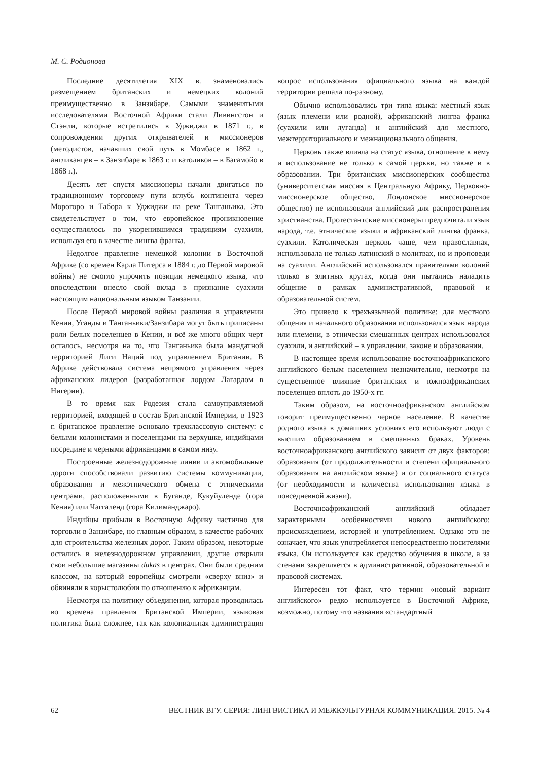М. С. Родионова
Последние десятилетия XIX в. знаменовались размещением британских и немецких колоний преимущественно в Занзибаре. Самыми знаменитыми исследователями Восточной Африки стали Ливингстон и Стэнли, которые встретились в Уджиджи в 1871 г., в сопровождении других открывателей и миссионеров (методистов, начавших свой путь в Момбасе в 1862 г., англиканцев – в Занзибаре в 1863 г. и католиков – в Багамойо в 1868 г.).
Десять лет спустя миссионеры начали двигаться по традиционному торговому пути вглубь континента через Морогоро и Табора к Уджиджи на реке Танганьика. Это свидетельствует о том, что европейское проникновение осуществлялось по укоренившимся традициям суахили, используя его в качестве лингва франка.
Недолгое правление немецкой колонии в Восточной Африке (со времен Карла Питерса в 1884 г. до Первой мировой войны) не смогло упрочить позиции немецкого языка, что впоследствии внесло свой вклад в признание суахили настоящим национальным языком Танзании.
После Первой мировой войны различия в управлении Кении, Уганды и Танганьики/Занзибара могут быть приписаны роли белых поселенцев в Кении, и всё же много общих черт осталось, несмотря на то, что Танганьика была мандатной территорией Лиги Наций под управлением Британии. В Африке действовала система непрямого управления через африканских лидеров (разработанная лордом Лагардом в Нигерии).
В то время как Родезия стала самоуправляемой территорией, входящей в состав Британской Империи, в 1923 г. британское правление основало трехклассовую систему: с белыми колонистами и поселенцами на верхушке, индийцами посредине и черными африканцами в самом низу.
Построенные железнодорожные линии и автомобильные дороги способствовали развитию системы коммуникации, образования и межэтнического обмена с этническими центрами, расположенными в Буганде, Кукуйуленде (гора Кения) или Чаггаленд (гора Килиманджаро).
Индийцы прибыли в Восточную Африку частично для торговли в Занзибаре, но главным образом, в качестве рабочих для строительства железных дорог. Таким образом, некоторые остались в железнодорожном управлении, другие открыли свои небольшие магазины dukas в центрах. Они были средним классом, на который европейцы смотрели «сверху вниз» и обвиняли в корыстолюбии по отношению к африканцам.
Несмотря на политику объединения, которая проводилась во времена правления Британской Империи, языковая политика была сложнее, так как колониальная администрация вопрос использования официального языка на каждой территории решала по-разному.
Обычно использовались три типа языка: местный язык (язык племени или родной), африканский лингва франка (суахили или луганда) и английский для местного, межтерриториального и межнационального общения.
Церковь также влияла на статус языка, отношение к нему и использование не только в самой церкви, но также и в образовании. Три британских миссионерских сообщества (университетская миссия в Центральную Африку, Церковно-миссионерское общество, Лондонское миссионерское общество) не использовали английский для распространения христианства. Протестантские миссионеры предпочитали язык народа, т.е. этнические языки и африканский лингва франка, суахили. Католическая церковь чаще, чем православная, использовала не только латинский в молитвах, но и проповеди на суахили. Английский использовался правителями колоний только в элитных кругах, когда они пытались наладить общение в рамках административной, правовой и образовательной систем.
Это привело к трехъязычной политике: для местного общения и начального образования использовался язык народа или племени, в этнически смешанных центрах использовался суахили, и английский – в управлении, законе и образовании.
В настоящее время использование восточноафриканского английского белым населением незначительно, несмотря на существенное влияние британских и южноафриканских поселенцев вплоть до 1950-х гг.
Таким образом, на восточноафриканском английском говорит преимущественно черное население. В качестве родного языка в домашних условиях его используют люди с высшим образованием в смешанных браках. Уровень восточноафриканского английского зависит от двух факторов: образования (от продолжительности и степени официального образования на английском языке) и от социального статуса (от необходимости и количества использования языка в повседневной жизни).
Восточноафриканский английский обладает характерными особенностями нового английского: происхождением, историей и употреблением. Однако это не означает, что язык употребляется непосредственно носителями языка. Он используется как средство обучения в школе, а за стенами закрепляется в административной, образовательной и правовой системах.
Интересен тот факт, что термин «новый вариант английского» редко используется в Восточной Африке, возможно, потому что названия «стандартный
62 ВЕСТНИК ВГУ. СЕРИЯ: ЛИНГВИСТИКА И МЕЖКУЛЬТУРНАЯ КОММУНИКАЦИЯ. 2015. № 4